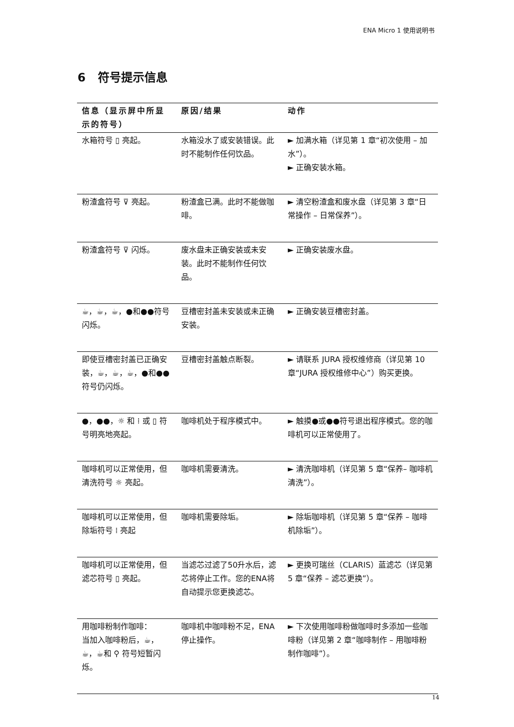ENA Micro 1 使用说明书
6 符号提示信息
| 信息（显示屏中所显示的符号） | 原因/结果 | 动作 |
| --- | --- | --- |
| 水箱符号 ▯ 亮起。 | 水箱没水了或安装错误。此时不能制作任何饮品。 | ► 加满水箱（详见第 1 章“初次使用 – 加水”）。 ► 正确安装水箱。 |
| 粉渣盒符号 ⊽ 亮起。 | 粉渣盒已满。此时不能做咖啡。 | ► 清空粉渣盒和废水盘（详见第 3 章“日常操作 – 日常保养”）。 |
| 粉渣盒符号 ⊽ 闪烁。 | 废水盘未正确安装或未安装。此时不能制作任何饮品。 | ► 正确安装废水盘。 |
| ☕，☕，☕，●和●●符号闪烁。 | 豆槽密封盖未安装或未正确安装。 | ► 正确安装豆槽密封盖。 |
| 即使豆槽密封盖已正确安装，☕，☕，☕，●和●●符号仍闪烁。 | 豆槽密封盖触点断裂。 | ► 请联系 JURA 授权维修商（详见第 10 章“JURA 授权维修中心”）购买更换。 |
| ●，●●，☼ 和 ⁞ 或 ▯ 符号明亮地亮起。 | 咖啡机处于程序模式中。 | ► 触摸●或●●符号退出程序模式。您的咖啡机可以正常使用了。 |
| 咖啡机可以正常使用，但清洗符号 ☼ 亮起。 | 咖啡机需要清洗。 | ► 清洗咖啡机（详见第 5 章“保养– 咖啡机清洗”）。 |
| 咖啡机可以正常使用，但除垢符号 ⁞ 亮起 | 咖啡机需要除垢。 | ► 除垢咖啡机（详见第 5 章“保养 – 咖啡机除垢”）。 |
| 咖啡机可以正常使用，但滤芯符号 ▯ 亮起。 | 当滤芯过滤了50升水后，滤芯将停止工作。您的ENA将自动提示您更换滤芯。 | ► 更换可瑞丝（CLARIS）蓝滤芯（详见第 5 章“保养 – 滤芯更换”）。 |
| 用咖啡粉制作咖啡： 当加入咖啡粉后，☕，☕，☕和 ⚲ 符号短暂闪烁。 | 咖啡机中咖啡粉不足，ENA 停止操作。 | ► 下次使用咖啡粉做咖啡时多添加一些咖啡粉（详见第 2 章“咖啡制作 – 用咖啡粉制作咖啡”）。 |
14